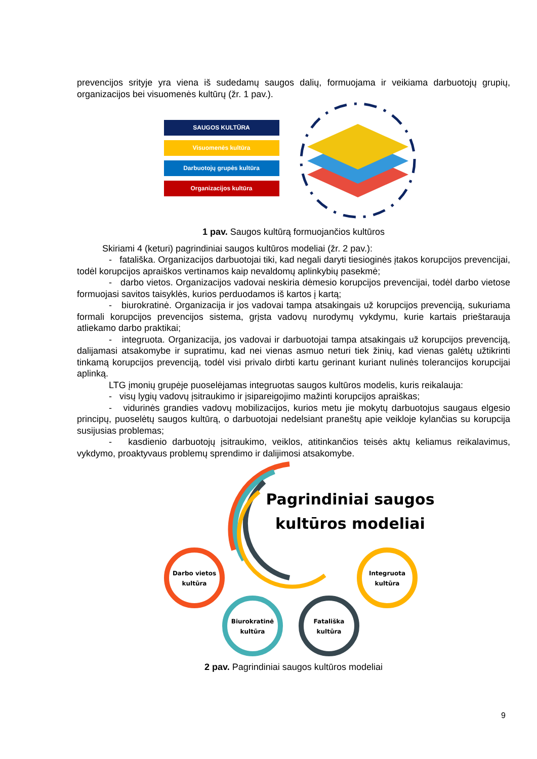prevencijos srityje yra viena iš sudedamų saugos dalių, formuojama ir veikiama darbuotojų grupių, organizacijos bei visuomenės kultūrų (žr. 1 pav.).
SAUGOS KULTŪRA
Visuomenės kultūra
Darbuotojų grupės kultūra
Organizacijos kultūra
1 pav. Saugos kultūrą formuojančios kultūros
Skiriami 4 (keturi) pagrindiniai saugos kultūros modeliai (žr. 2 pav.):
- fatališka. Organizacijos darbuotojai tiki, kad negali daryti tiesioginės įtakos korupcijos prevencijai, todėl korupcijos apraiškos vertinamos kaip nevaldomų aplinkybių pasekmė;
- darbo vietos. Organizacijos vadovai neskiria dėmesio korupcijos prevencijai, todėl darbo vietose formuojasi savitos taisyklės, kurios perduodamos iš kartos į kartą;
- biurokratinė. Organizacija ir jos vadovai tampa atsakingais už korupcijos prevenciją, sukuriama formali korupcijos prevencijos sistema, grįsta vadovų nurodymų vykdymu, kurie kartais prieštarauja atliekamo darbo praktikai;
- integruota. Organizacija, jos vadovai ir darbuotojai tampa atsakingais už korupcijos prevenciją, dalijamasi atsakomybe ir supratimu, kad nei vienas asmuo neturi tiek žinių, kad vienas galėtų užtikrinti tinkamą korupcijos prevenciją, todėl visi privalo dirbti kartu gerinant kuriant nulinės tolerancijos korupcijai aplinką.
LTG įmonių grupėje puoselėjamas integruotas saugos kultūros modelis, kuris reikalauja:
- visų lygių vadovų įsitraukimo ir įsipareigojimo mažinti korupcijos apraiškas;
- vidurinės grandies vadovų mobilizacijos, kurios metu jie mokytų darbuotojus saugaus elgesio principų, puoselėtų saugos kultūrą, o darbuotojai nedelsiant praneštų apie veikloje kylančias su korupcija susijusias problemas;
- kasdienio darbuotojų įsitraukimo, veiklos, atitinkančios teisės aktų keliamus reikalavimus, vykdymo, proaktyvaus problemų sprendimo ir dalijimosi atsakomybe.
Pagrindiniai saugos
kultūros modeliai
Darbo vietos
kultūra
Biurokratinė
kultūra
Fatališka
kultūra
Integruota
kultūra
2 pav. Pagrindiniai saugos kultūros modeliai
9